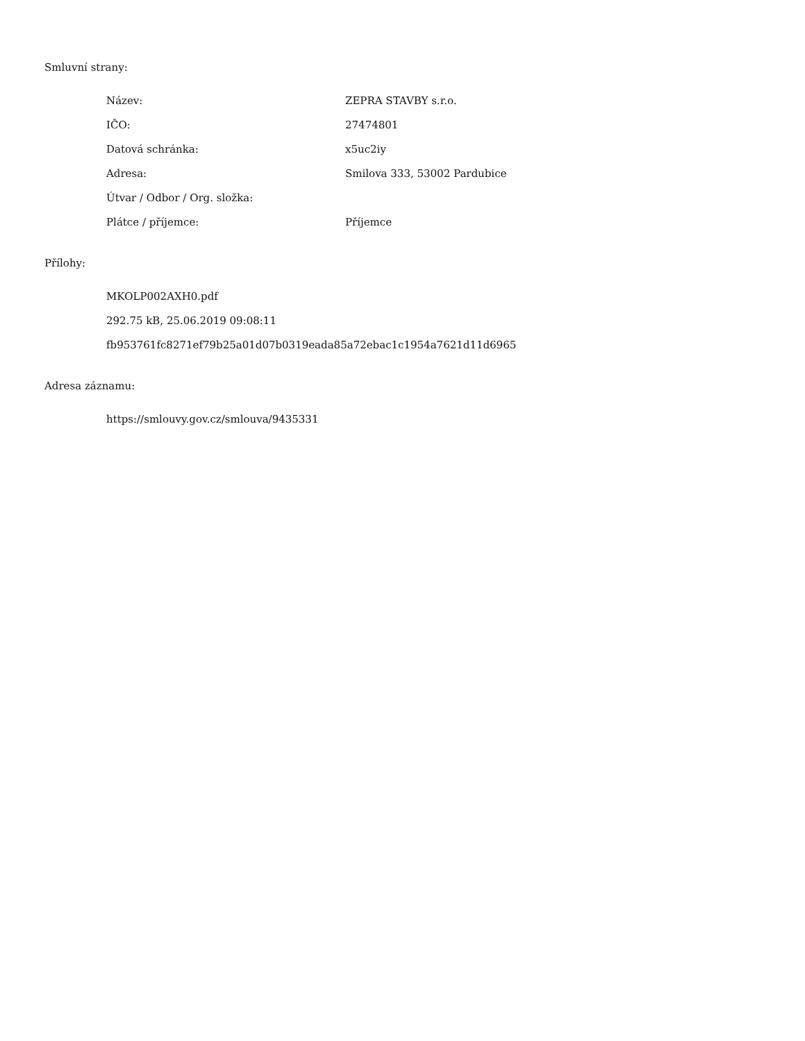Smluvní strany:
| Název: | ZEPRA STAVBY s.r.o. |
| IČO: | 27474801 |
| Datová schránka: | x5uc2iy |
| Adresa: | Smilova 333, 53002 Pardubice |
| Útvar / Odbor / Org. složka: | |
| Plátce / příjemce: | Příjemce |
Přílohy:
MKOLP002AXH0.pdf
292.75 kB, 25.06.2019 09:08:11
fb953761fc8271ef79b25a01d07b0319eada85a72ebac1c1954a7621d11d6965
Adresa záznamu:
https://smlouvy.gov.cz/smlouva/9435331